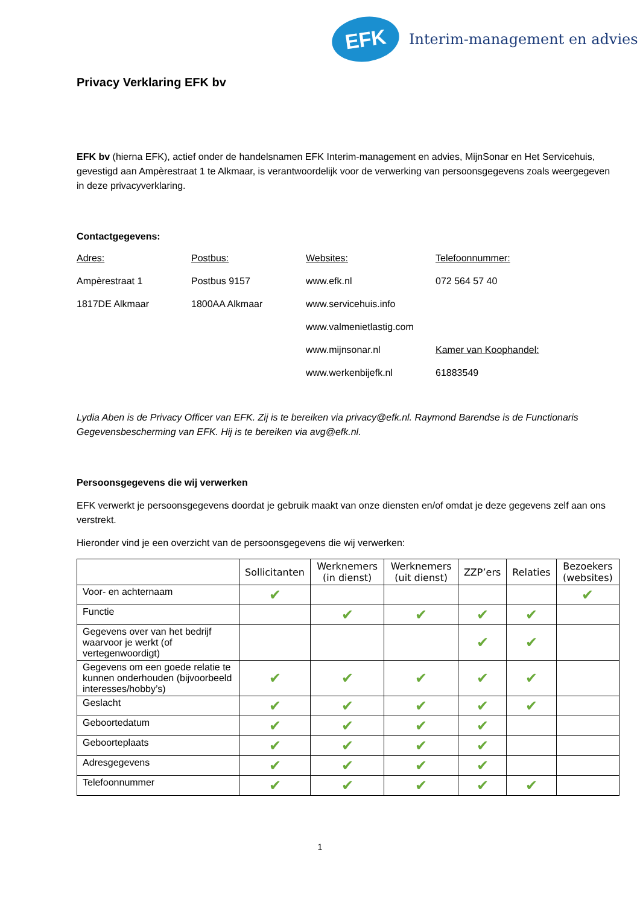EFK
Interim-management en advies
Privacy Verklaring EFK bv
EFK bv (hierna EFK), actief onder de handelsnamen EFK Interim-management en advies, MijnSonar en Het Servicehuis, gevestigd aan Ampèrestraat 1 te Alkmaar, is verantwoordelijk voor de verwerking van persoonsgegevens zoals weergegeven in deze privacyverklaring.
Contactgegevens:
Adres: Postbus: Websites: Telefoonnummer: Ampèrestraat 1 Postbus 9157 www.efk.nl 072 564 57 40 1817DE Alkmaar 1800AA Alkmaar www.servicehuis.info www.valmenietlastig.com www.mijnsonar.nl Kamer van Koophandel: www.werkenbijefk.nl 61883549
Lydia Aben is de Privacy Officer van EFK. Zij is te bereiken via privacy@efk.nl. Raymond Barendse is de Functionaris Gegevensbescherming van EFK. Hij is te bereiken via avg@efk.nl.
Persoonsgegevens die wij verwerken
EFK verwerkt je persoonsgegevens doordat je gebruik maakt van onze diensten en/of omdat je deze gegevens zelf aan ons verstrekt.
Hieronder vind je een overzicht van de persoonsgegevens die wij verwerken:
| | Sollicitanten | Werknemers (in dienst) | Werknemers (uit dienst) | ZZP’ers | Relaties | Bezoekers (websites) |
| --- | --- | --- | --- | --- | --- | --- |
| Voor- en achternaam | ✔ | | | | | ✔ |
| Functie | | ✔ | ✔ | ✔ | ✔ | |
| Gegevens over van het bedrijf waarvoor je werkt (of vertegenwoordigt) | | | | ✔ | ✔ | |
| Gegevens om een goede relatie te kunnen onderhouden (bijvoorbeeld interesses/hobby’s) | ✔ | ✔ | ✔ | ✔ | ✔ | |
| Geslacht | ✔ | ✔ | ✔ | ✔ | ✔ | |
| Geboortedatum | ✔ | ✔ | ✔ | ✔ | | |
| Geboorteplaats | ✔ | ✔ | ✔ | ✔ | | |
| Adresgegevens | ✔ | ✔ | ✔ | ✔ | | |
| Telefoonnummer | ✔ | ✔ | ✔ | ✔ | ✔ | |
1